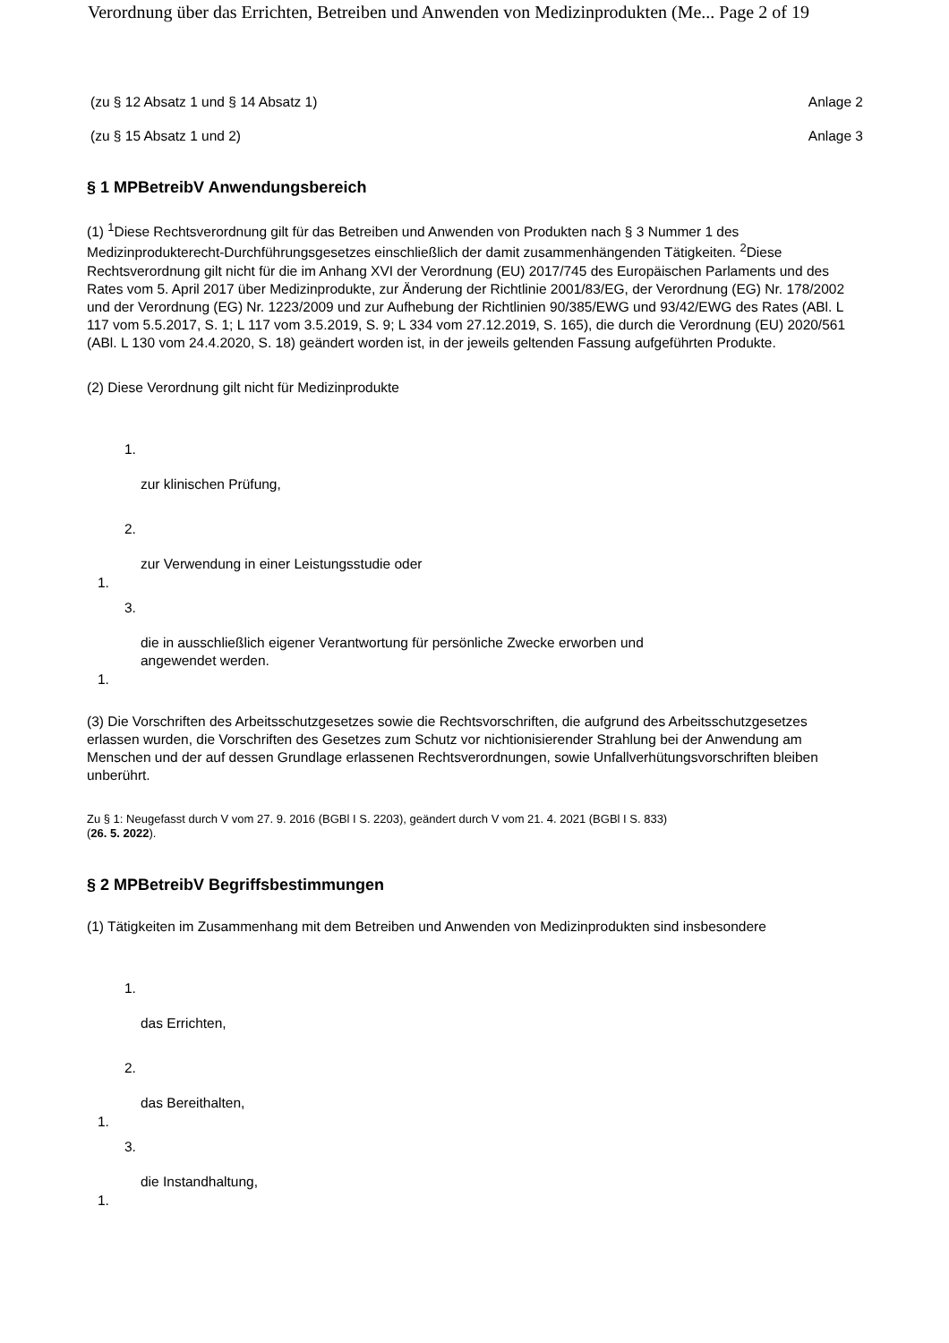Verordnung über das Errichten, Betreiben und Anwenden von Medizinprodukten (Me... Page 2 of 19
(zu § 12 Absatz 1 und § 14 Absatz 1) Anlage 2
(zu § 15 Absatz 1 und 2) Anlage 3
§ 1 MPBetreibV Anwendungsbereich
(1) <sup>1</sup>Diese Rechtsverordnung gilt für das Betreiben und Anwenden von Produkten nach § 3 Nummer 1 des Medizinprodukterecht-Durchführungsgesetzes einschließlich der damit zusammenhängenden Tätigkeiten. <sup>2</sup>Diese Rechtsverordnung gilt nicht für die im Anhang XVI der Verordnung (EU) 2017/745 des Europäischen Parlaments und des Rates vom 5. April 2017 über Medizinprodukte, zur Änderung der Richtlinie 2001/83/EG, der Verordnung (EG) Nr. 178/2002 und der Verordnung (EG) Nr. 1223/2009 und zur Aufhebung der Richtlinien 90/385/EWG und 93/42/EWG des Rates (ABl. L 117 vom 5.5.2017, S. 1; L 117 vom 3.5.2019, S. 9; L 334 vom 27.12.2019, S. 165), die durch die Verordnung (EU) 2020/561 (ABl. L 130 vom 24.4.2020, S. 18) geändert worden ist, in der jeweils geltenden Fassung aufgeführten Produkte.
(2) Diese Verordnung gilt nicht für Medizinprodukte
1.
zur klinischen Prüfung,
2.
zur Verwendung in einer Leistungsstudie oder
1.
3.
die in ausschließlich eigener Verantwortung für persönliche Zwecke erworben und
angewendet werden.
1.
(3) Die Vorschriften des Arbeitsschutzgesetzes sowie die Rechtsvorschriften, die aufgrund des Arbeitsschutzgesetzes erlassen wurden, die Vorschriften des Gesetzes zum Schutz vor nichtionisierender Strahlung bei der Anwendung am Menschen und der auf dessen Grundlage erlassenen Rechtsverordnungen, sowie Unfallverhütungsvorschriften bleiben unberührt.
Zu § 1: Neugefasst durch V vom 27. 9. 2016 (BGBl I S. 2203), geändert durch V vom 21. 4. 2021 (BGBl I S. 833)
(26. 5. 2022).
§ 2 MPBetreibV Begriffsbestimmungen
(1) Tätigkeiten im Zusammenhang mit dem Betreiben und Anwenden von Medizinprodukten sind insbesondere
1.
das Errichten,
2.
das Bereithalten,
1.
3.
die Instandhaltung,
1.